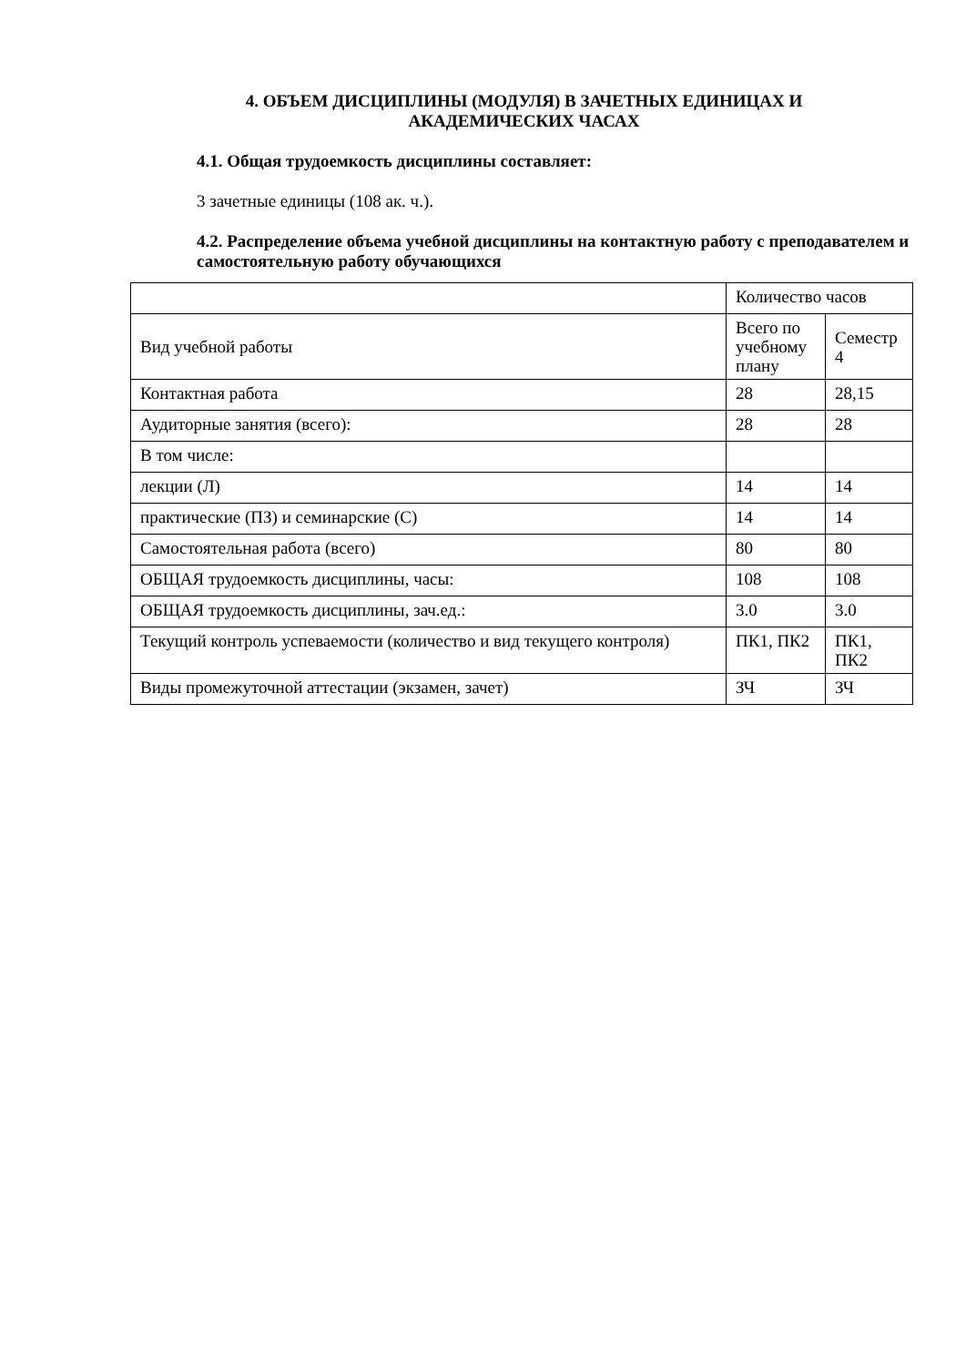4. ОБЪЕМ ДИСЦИПЛИНЫ (МОДУЛЯ) В ЗАЧЕТНЫХ ЕДИНИЦАХ И
АКАДЕМИЧЕСКИХ ЧАСАХ
4.1. Общая трудоемкость дисциплины составляет:
3 зачетные единицы (108 ак. ч.).
4.2. Распределение объема учебной дисциплины на контактную работу с преподавателем и самостоятельную работу обучающихся
| | Количество часов | |
| Вид учебной работы | Всего по учебному плану | Семестр 4 |
| Контактная работа | 28 | 28,15 |
| Аудиторные занятия (всего): | 28 | 28 |
| В том числе: | | |
| лекции (Л) | 14 | 14 |
| практические (ПЗ) и семинарские (С) | 14 | 14 |
| Самостоятельная работа (всего) | 80 | 80 |
| ОБЩАЯ трудоемкость дисциплины, часы: | 108 | 108 |
| ОБЩАЯ трудоемкость дисциплины, зач.ед.: | 3.0 | 3.0 |
| Текущий контроль успеваемости (количество и вид текущего контроля) | ПК1, ПК2 | ПК1, ПК2 |
| Виды промежуточной аттестации (экзамен, зачет) | ЗЧ | ЗЧ |